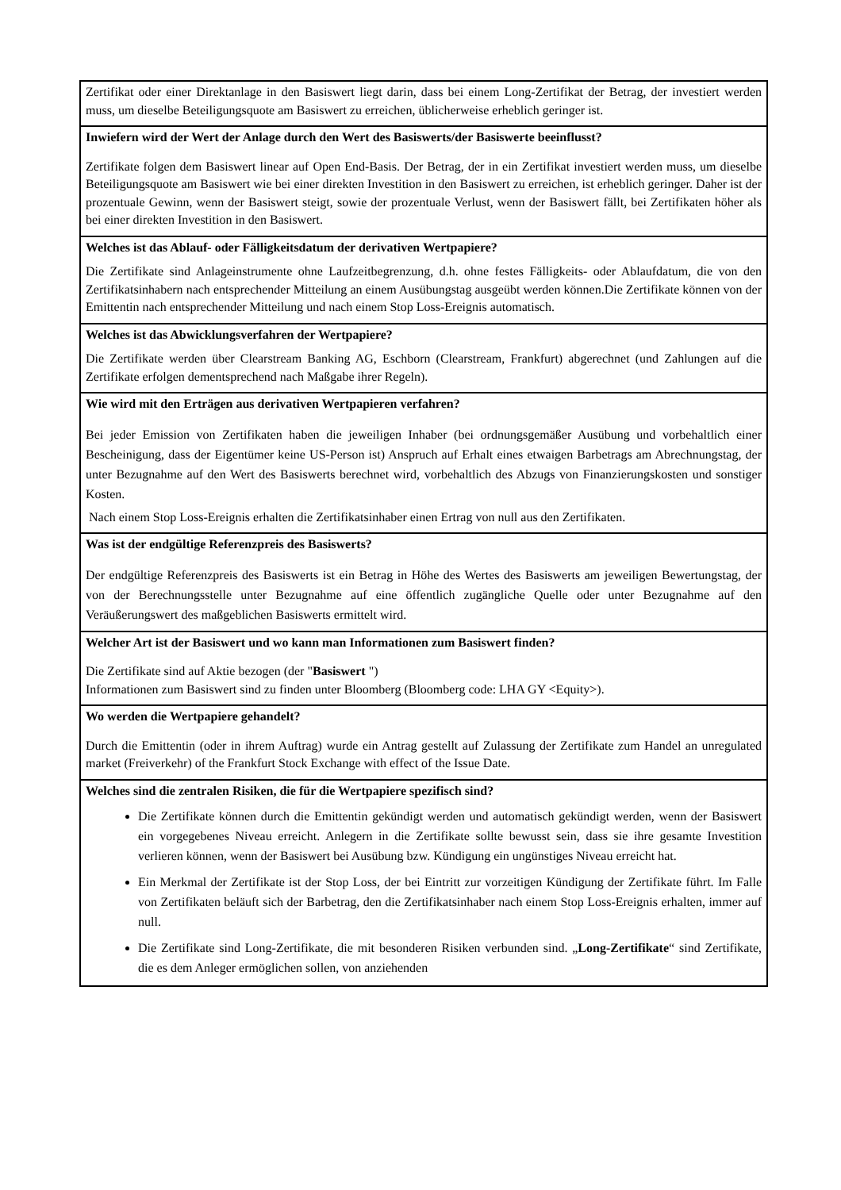Zertifikat oder einer Direktanlage in den Basiswert liegt darin, dass bei einem Long-Zertifikat der Betrag, der investiert werden muss, um dieselbe Beteiligungsquote am Basiswert zu erreichen, üblicherweise erheblich geringer ist.
Inwiefern wird der Wert der Anlage durch den Wert des Basiswerts/der Basiswerte beeinflusst?
Zertifikate folgen dem Basiswert linear auf Open End-Basis. Der Betrag, der in ein Zertifikat investiert werden muss, um dieselbe Beteiligungsquote am Basiswert wie bei einer direkten Investition in den Basiswert zu erreichen, ist erheblich geringer. Daher ist der prozentuale Gewinn, wenn der Basiswert steigt, sowie der prozentuale Verlust, wenn der Basiswert fällt, bei Zertifikaten höher als bei einer direkten Investition in den Basiswert.
Welches ist das Ablauf- oder Fälligkeitsdatum der derivativen Wertpapiere?
Die Zertifikate sind Anlageinstrumente ohne Laufzeitbegrenzung, d.h. ohne festes Fälligkeits- oder Ablaufdatum, die von den Zertifikatsinhabern nach entsprechender Mitteilung an einem Ausübungstag ausgeübt werden können.Die Zertifikate können von der Emittentin nach entsprechender Mitteilung und nach einem Stop Loss-Ereignis automatisch.
Welches ist das Abwicklungsverfahren der Wertpapiere?
Die Zertifikate werden über Clearstream Banking AG, Eschborn (Clearstream, Frankfurt) abgerechnet (und Zahlungen auf die Zertifikate erfolgen dementsprechend nach Maßgabe ihrer Regeln).
Wie wird mit den Erträgen aus derivativen Wertpapieren verfahren?
Bei jeder Emission von Zertifikaten haben die jeweiligen Inhaber (bei ordnungsgemäßer Ausübung und vorbehaltlich einer Bescheinigung, dass der Eigentümer keine US-Person ist) Anspruch auf Erhalt eines etwaigen Barbetrags am Abrechnungstag, der unter Bezugnahme auf den Wert des Basiswerts berechnet wird, vorbehaltlich des Abzugs von Finanzierungskosten und sonstiger Kosten.
Nach einem Stop Loss-Ereignis erhalten die Zertifikatsinhaber einen Ertrag von null aus den Zertifikaten.
Was ist der endgültige Referenzpreis des Basiswerts?
Der endgültige Referenzpreis des Basiswerts ist ein Betrag in Höhe des Wertes des Basiswerts am jeweiligen Bewertungstag, der von der Berechnungsstelle unter Bezugnahme auf eine öffentlich zugängliche Quelle oder unter Bezugnahme auf den Veräußerungswert des maßgeblichen Basiswerts ermittelt wird.
Welcher Art ist der Basiswert und wo kann man Informationen zum Basiswert finden?
Die Zertifikate sind auf Aktie bezogen (der "Basiswert ")
Informationen zum Basiswert sind zu finden unter Bloomberg (Bloomberg code: LHA GY <Equity>).
Wo werden die Wertpapiere gehandelt?
Durch die Emittentin (oder in ihrem Auftrag) wurde ein Antrag gestellt auf Zulassung der Zertifikate zum Handel an unregulated market (Freiverkehr) of the Frankfurt Stock Exchange with effect of the Issue Date.
Welches sind die zentralen Risiken, die für die Wertpapiere spezifisch sind?
Die Zertifikate können durch die Emittentin gekündigt werden und automatisch gekündigt werden, wenn der Basiswert ein vorgegebenes Niveau erreicht. Anlegern in die Zertifikate sollte bewusst sein, dass sie ihre gesamte Investition verlieren können, wenn der Basiswert bei Ausübung bzw. Kündigung ein ungünstiges Niveau erreicht hat.
Ein Merkmal der Zertifikate ist der Stop Loss, der bei Eintritt zur vorzeitigen Kündigung der Zertifikate führt. Im Falle von Zertifikaten beläuft sich der Barbetrag, den die Zertifikatsinhaber nach einem Stop Loss-Ereignis erhalten, immer auf null.
Die Zertifikate sind Long-Zertifikate, die mit besonderen Risiken verbunden sind. „Long-Zertifikate“ sind Zertifikate, die es dem Anleger ermöglichen sollen, von anziehenden